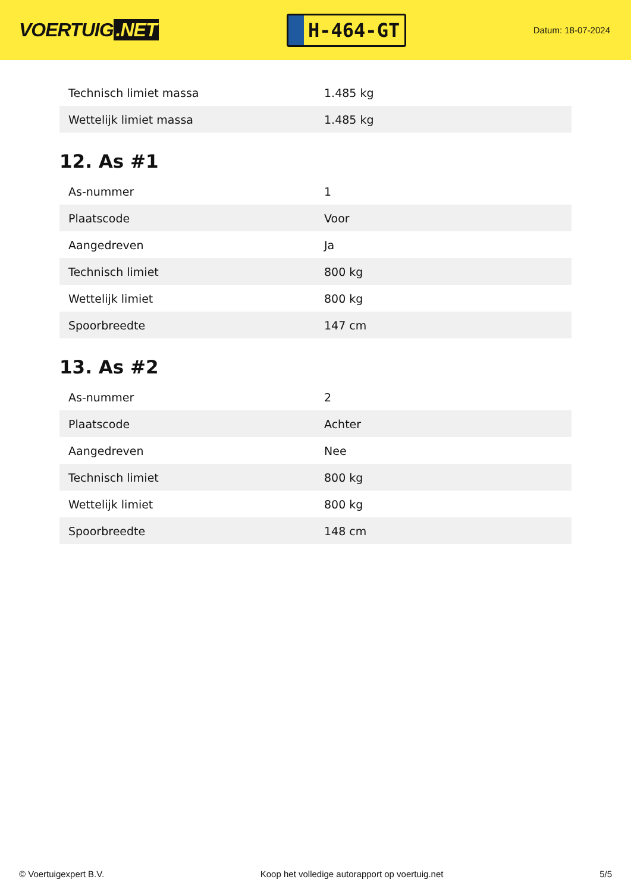VOERTUIG.NET
H-464-GT
Datum: 18-07-2024
| Technisch limiet massa | 1.485 kg |
| Wettelijk limiet massa | 1.485 kg |
12. As #1
| As-nummer | 1 |
| Plaatscode | Voor |
| Aangedreven | Ja |
| Technisch limiet | 800 kg |
| Wettelijk limiet | 800 kg |
| Spoorbreedte | 147 cm |
13. As #2
| As-nummer | 2 |
| Plaatscode | Achter |
| Aangedreven | Nee |
| Technisch limiet | 800 kg |
| Wettelijk limiet | 800 kg |
| Spoorbreedte | 148 cm |
© Voertuigexpert B.V. Koop het volledige autorapport op voertuig.net 5/5